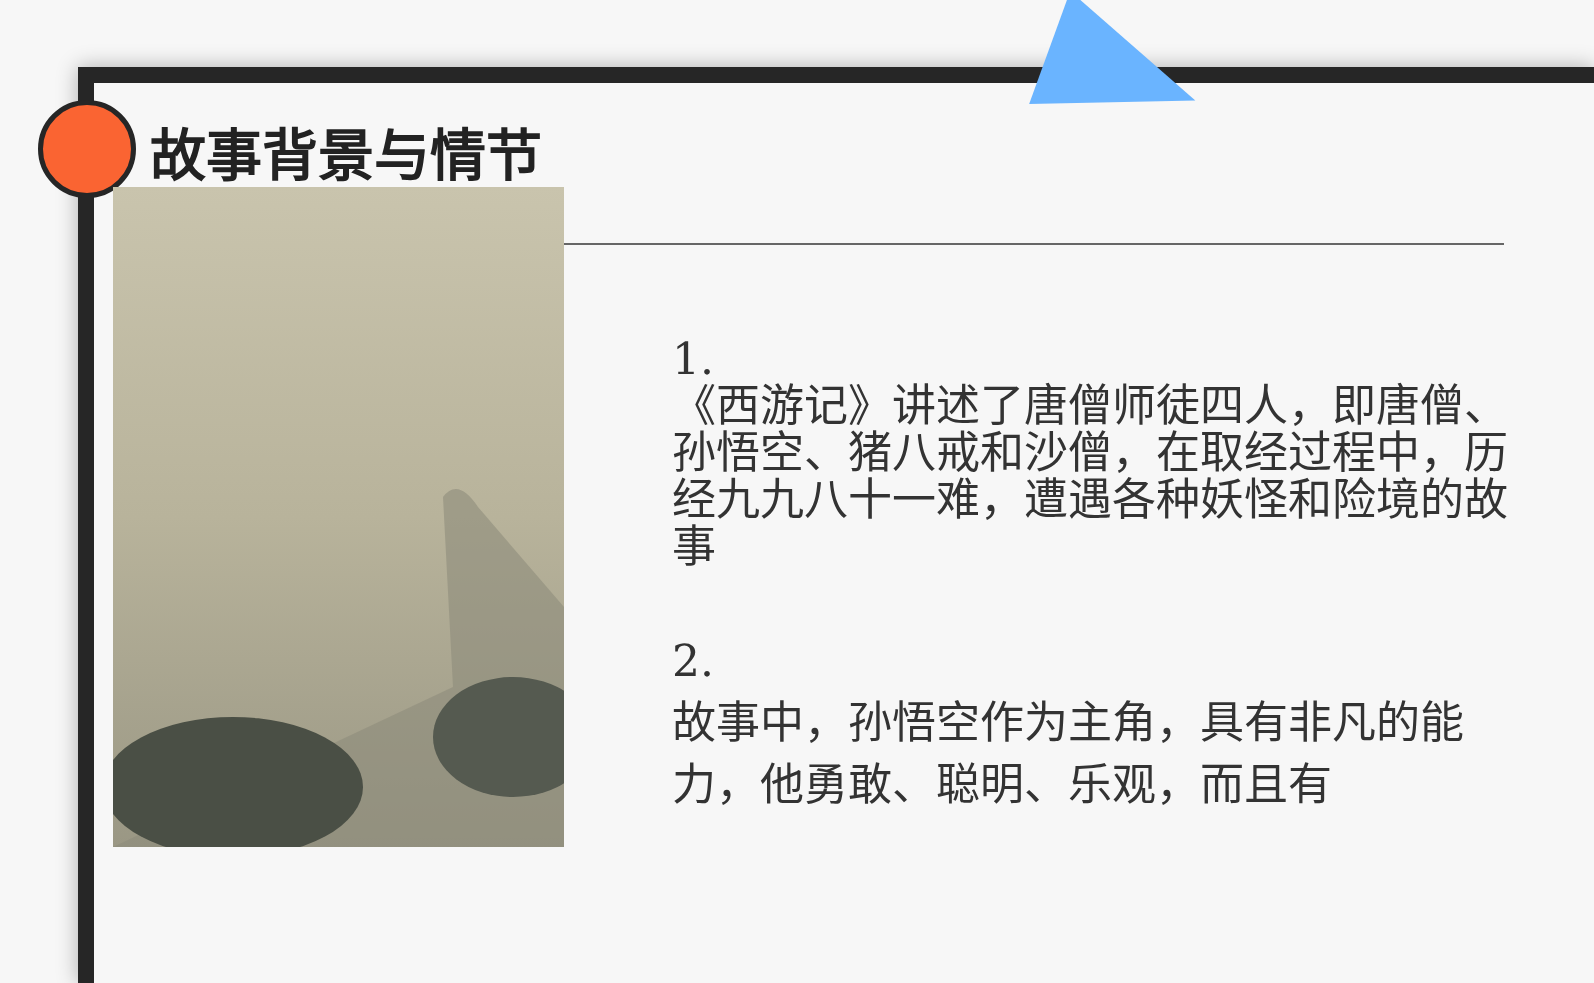故事背景与情节
1.
《西游记》讲述了唐僧师徒四人，即唐僧、孙悟空、猪八戒和沙僧，在取经过程中，历经九九八十一难，遭遇各种妖怪和险境的故事
2.
故事中，孙悟空作为主角，具有非凡的能力，他勇敢、聪明、乐观，而且有